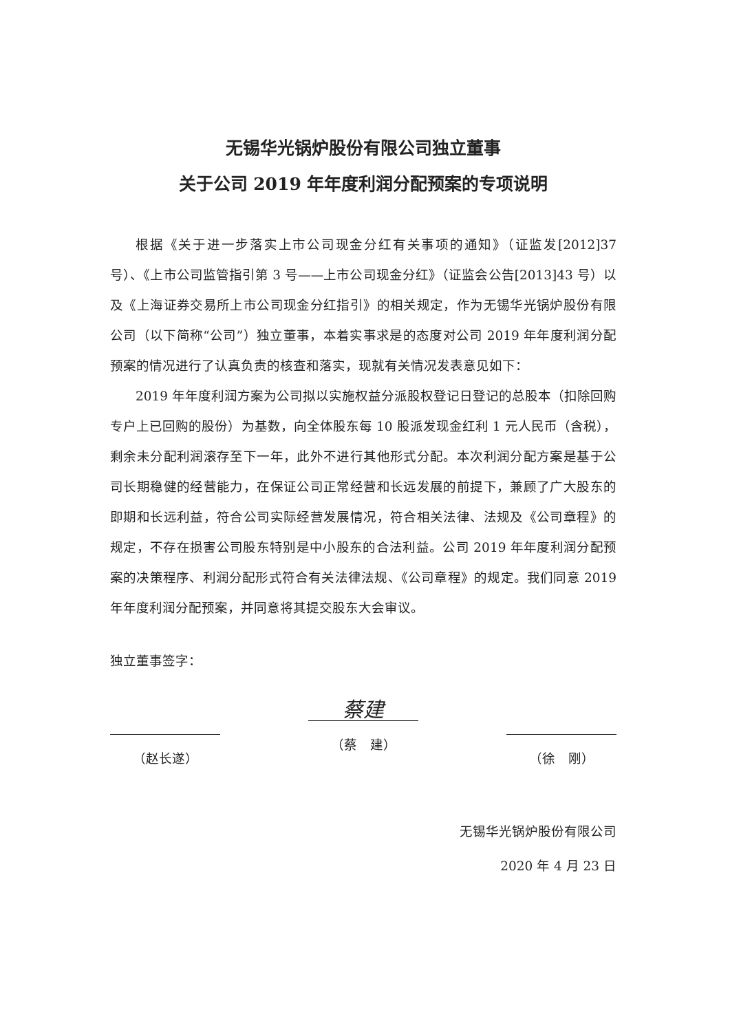无锡华光锅炉股份有限公司独立董事
关于公司 2019 年年度利润分配预案的专项说明
根据《关于进一步落实上市公司现金分红有关事项的通知》（证监发[2012]37 号）、《上市公司监管指引第 3 号——上市公司现金分红》（证监会公告[2013]43 号）以及《上海证券交易所上市公司现金分红指引》的相关规定，作为无锡华光锅炉股份有限公司（以下简称“公司”）独立董事，本着实事求是的态度对公司 2019 年年度利润分配预案的情况进行了认真负责的核查和落实，现就有关情况发表意见如下：
2019 年年度利润方案为公司拟以实施权益分派股权登记日登记的总股本（扣除回购专户上已回购的股份）为基数，向全体股东每 10 股派发现金红利 1 元人民币（含税），剩余未分配利润滚存至下一年，此外不进行其他形式分配。本次利润分配方案是基于公司长期稳健的经营能力，在保证公司正常经营和长远发展的前提下，兼顾了广大股东的即期和长远利益，符合公司实际经营发展情况，符合相关法律、法规及《公司章程》的规定，不存在损害公司股东特别是中小股东的合法利益。公司 2019 年年度利润分配预案的决策程序、利润分配形式符合有关法律法规、《公司章程》的规定。我们同意 2019 年年度利润分配预案，并同意将其提交股东大会审议。
独立董事签字：
（赵长遂）
蔡建
（蔡　建）
（徐　刚）
无锡华光锅炉股份有限公司
2020 年 4 月 23 日